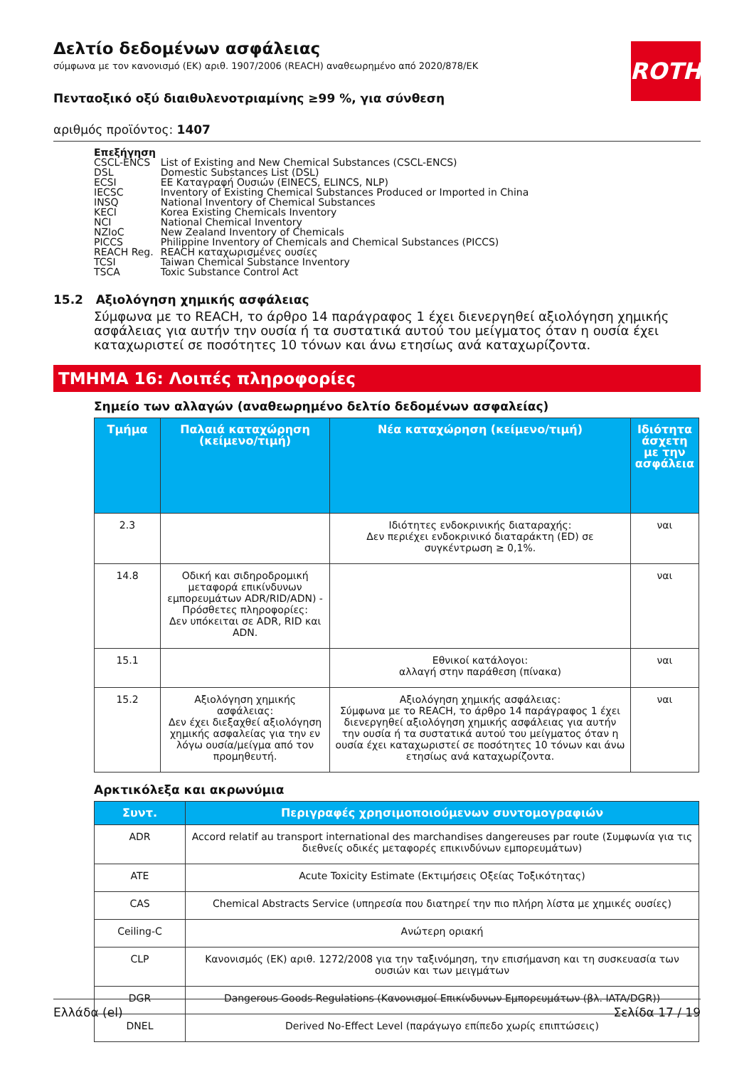ROTH
Δελτίο δεδομένων ασφάλειας
σύμφωνα με τον κανονισμό (ΕΚ) αριθ. 1907/2006 (REACH) αναθεωρημένο από 2020/878/ΕΚ
Πενταοξικό οξύ διαιθυλενοτριαμίνης ≥99 %, για σύνθεση
αριθμός προϊόντος: 1407
Επεξήγηση
| CSCL-ENCS | List of Existing and New Chemical Substances (CSCL-ENCS) |
| DSL | Domestic Substances List (DSL) |
| ECSI | ΕΕ Καταγραφή Ουσιών (EINECS, ELINCS, NLP) |
| IECSC | Inventory of Existing Chemical Substances Produced or Imported in China |
| INSQ | National Inventory of Chemical Substances |
| KECI | Korea Existing Chemicals Inventory |
| NCI | National Chemical Inventory |
| NZIoC | New Zealand Inventory of Chemicals |
| PICCS | Philippine Inventory of Chemicals and Chemical Substances (PICCS) |
| REACH Reg. | REACH καταχωρισμένες ουσίες |
| TCSI | Taiwan Chemical Substance Inventory |
| TSCA | Toxic Substance Control Act |
15.2 Αξιολόγηση χημικής ασφάλειας
Σύμφωνα με το REACH, το άρθρο 14 παράγραφος 1 έχει διενεργηθεί αξιολόγηση χημικής ασφάλειας για αυτήν την ουσία ή τα συστατικά αυτού του μείγματος όταν η ουσία έχει καταχωριστεί σε ποσότητες 10 τόνων και άνω ετησίως ανά καταχωρίζοντα.
ΤΜΗΜΑ 16: Λοιπές πληροφορίες
Σημείο των αλλαγών (αναθεωρημένο δελτίο δεδομένων ασφαλείας)
| Τμήμα | Παλαιά καταχώρηση (κείμενο/τιμή) | Νέα καταχώρηση (κείμενο/τιμή) | Ιδιότητα άσχετη με την ασφάλεια |
| --- | --- | --- | --- |
| 2.3 | | Ιδιότητες ενδοκρινικής διαταραχής: Δεν περιέχει ενδοκρινικό διαταράκτη (ED) σε συγκέντρωση ≥ 0,1%. | ναι |
| 14.8 | Οδική και σιδηροδρομική μεταφορά επικίνδυνων εμπορευμάτων ADR/RID/ADN) - Πρόσθετες πληροφορίες: Δεν υπόκειται σε ADR, RID και ADN. | | ναι |
| 15.1 | | Εθνικοί κατάλογοι: αλλαγή στην παράθεση (πίνακα) | ναι |
| 15.2 | Αξιολόγηση χημικής ασφάλειας: Δεν έχει διεξαχθεί αξιολόγηση χημικής ασφαλείας για την εν λόγω ουσία/μείγμα από τον προμηθευτή. | Αξιολόγηση χημικής ασφάλειας: Σύμφωνα με το REACH, το άρθρο 14 παράγραφος 1 έχει διενεργηθεί αξιολόγηση χημικής ασφάλειας για αυτήν την ουσία ή τα συστατικά αυτού του μείγματος όταν η ουσία έχει καταχωριστεί σε ποσότητες 10 τόνων και άνω ετησίως ανά καταχωρίζοντα. | ναι |
Αρκτικόλεξα και ακρωνύμια
| Συντ. | Περιγραφές χρησιμοποιούμενων συντομογραφιών |
| --- | --- |
| ADR | Accord relatif au transport international des marchandises dangereuses par route (Συμφωνία για τις διεθνείς οδικές μεταφορές επικινδύνων εμπορευμάτων) |
| ATE | Acute Toxicity Estimate (Εκτιμήσεις Οξείας Τοξικότητας) |
| CAS | Chemical Abstracts Service (υπηρεσία που διατηρεί την πιο πλήρη λίστα με χημικές ουσίες) |
| Ceiling-C | Ανώτερη οριακή |
| CLP | Κανονισμός (ΕΚ) αριθ. 1272/2008 για την ταξινόμηση, την επισήμανση και τη συσκευασία των ουσιών και των μειγμάτων |
| DGR | Dangerous Goods Regulations (Κανονισμοί Επικίνδυνων Εμπορευμάτων (βλ. IATA/DGR)) |
| DNEL | Derived No-Effect Level (παράγωγο επίπεδο χωρίς επιπτώσεις) |
Ελλάδα (el) Σελίδα 17 / 19